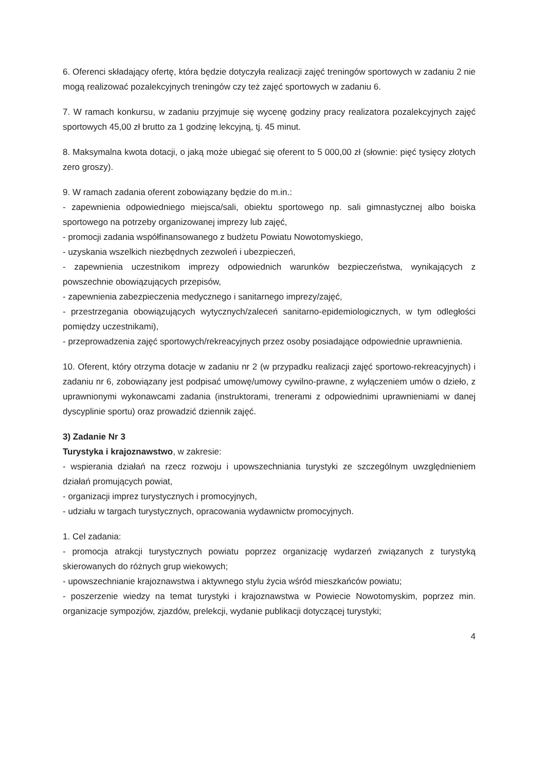6. Oferenci składający ofertę, która będzie dotyczyła realizacji zajęć treningów sportowych w zadaniu 2 nie mogą realizować pozalekcyjnych treningów czy też zajęć sportowych w zadaniu 6.
7. W ramach konkursu, w zadaniu przyjmuje się wycenę godziny pracy realizatora pozalekcyjnych zajęć sportowych 45,00 zł brutto za 1 godzinę lekcyjną, tj. 45 minut.
8. Maksymalna kwota dotacji, o jaką może ubiegać się oferent to 5 000,00 zł (słownie: pięć tysięcy złotych zero groszy).
9. W ramach zadania oferent zobowiązany będzie do m.in.:
- zapewnienia odpowiedniego miejsca/sali, obiektu sportowego np. sali gimnastycznej albo boiska sportowego na potrzeby organizowanej imprezy lub zajęć,
- promocji zadania współfinansowanego z budżetu Powiatu Nowotomyskiego,
- uzyskania wszelkich niezbędnych zezwoleń i ubezpieczeń,
- zapewnienia uczestnikom imprezy odpowiednich warunków bezpieczeństwa, wynikających z powszechnie obowiązujących przepisów,
- zapewnienia zabezpieczenia medycznego i sanitarnego imprezy/zajęć,
- przestrzegania obowiązujących wytycznych/zaleceń sanitarno-epidemiologicznych, w tym odległości pomiędzy uczestnikami),
- przeprowadzenia zajęć sportowych/rekreacyjnych przez osoby posiadające odpowiednie uprawnienia.
10. Oferent, który otrzyma dotacje w zadaniu nr 2 (w przypadku realizacji zajęć sportowo-rekreacyjnych) i zadaniu nr 6, zobowiązany jest podpisać umowę/umowy cywilno-prawne, z wyłączeniem umów o dzieło, z uprawnionymi wykonawcami zadania (instruktorami, trenerami z odpowiednimi uprawnieniami w danej dyscyplinie sportu) oraz prowadzić dziennik zajęć.
3) Zadanie Nr 3
Turystyka i krajoznawstwo, w zakresie:
- wspierania działań na rzecz rozwoju i upowszechniania turystyki ze szczególnym uwzględnieniem działań promujących powiat,
- organizacji imprez turystycznych i promocyjnych,
- udziału w targach turystycznych, opracowania wydawnictw promocyjnych.
1. Cel zadania:
- promocja atrakcji turystycznych powiatu poprzez organizację wydarzeń związanych z turystyką skierowanych do różnych grup wiekowych;
- upowszechnianie krajoznawstwa i aktywnego stylu życia wśród mieszkańców powiatu;
- poszerzenie wiedzy na temat turystyki i krajoznawstwa w Powiecie Nowotomyskim, poprzez min. organizacje sympozjów, zjazdów, prelekcji, wydanie publikacji dotyczącej turystyki;
4